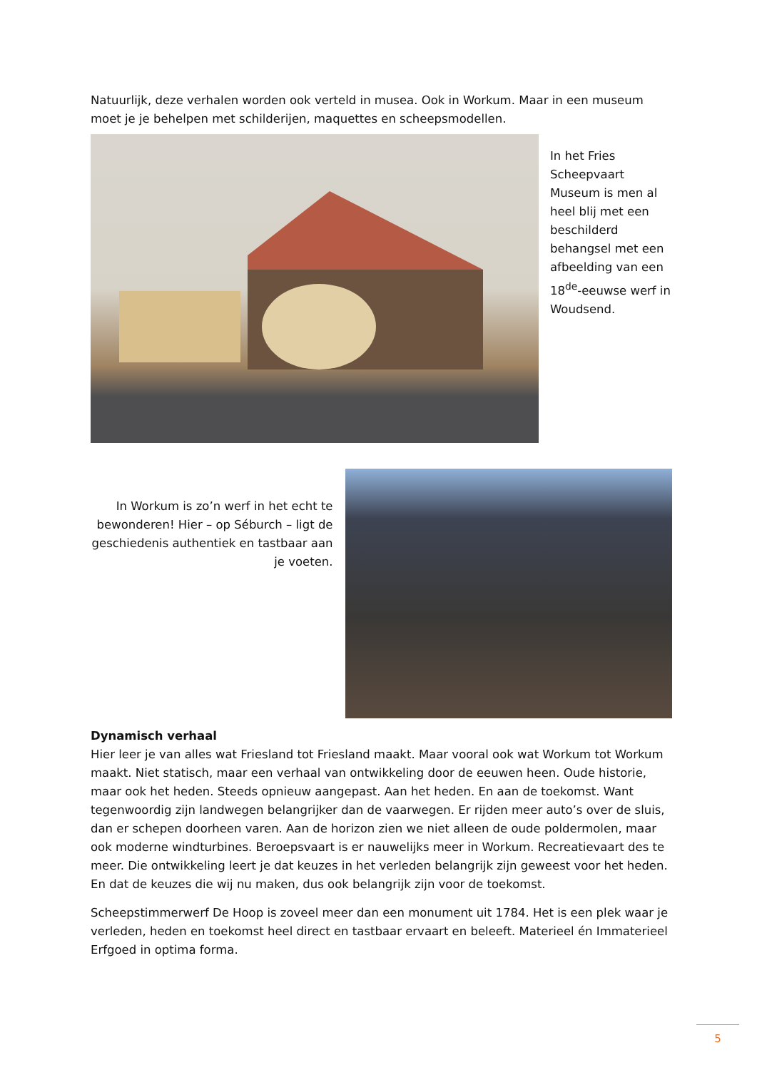Natuurlijk, deze verhalen worden ook verteld in musea. Ook in Workum. Maar in een museum moet je je behelpen met schilderijen, maquettes en scheepsmodellen.
In het Fries Scheepvaart Museum is men al heel blij met een beschilderd behangsel met een afbeelding van een 18<sup>de</sup>-eeuwse werf in Woudsend.
In Workum is zo’n werf in het echt te bewonderen! Hier – op Séburch – ligt de geschiedenis authentiek en tastbaar aan je voeten.
Dynamisch verhaal
Hier leer je van alles wat Friesland tot Friesland maakt. Maar vooral ook wat Workum tot Workum maakt. Niet statisch, maar een verhaal van ontwikkeling door de eeuwen heen. Oude historie, maar ook het heden. Steeds opnieuw aangepast. Aan het heden. En aan de toekomst. Want tegenwoordig zijn landwegen belangrijker dan de vaarwegen. Er rijden meer auto’s over de sluis, dan er schepen doorheen varen. Aan de horizon zien we niet alleen de oude poldermolen, maar ook moderne windturbines. Beroepsvaart is er nauwelijks meer in Workum. Recreatievaart des te meer. Die ontwikkeling leert je dat keuzes in het verleden belangrijk zijn geweest voor het heden. En dat de keuzes die wij nu maken, dus ook belangrijk zijn voor de toekomst.
Scheepstimmerwerf De Hoop is zoveel meer dan een monument uit 1784. Het is een plek waar je verleden, heden en toekomst heel direct en tastbaar ervaart en beleeft. Materieel én Immaterieel Erfgoed in optima forma.
5